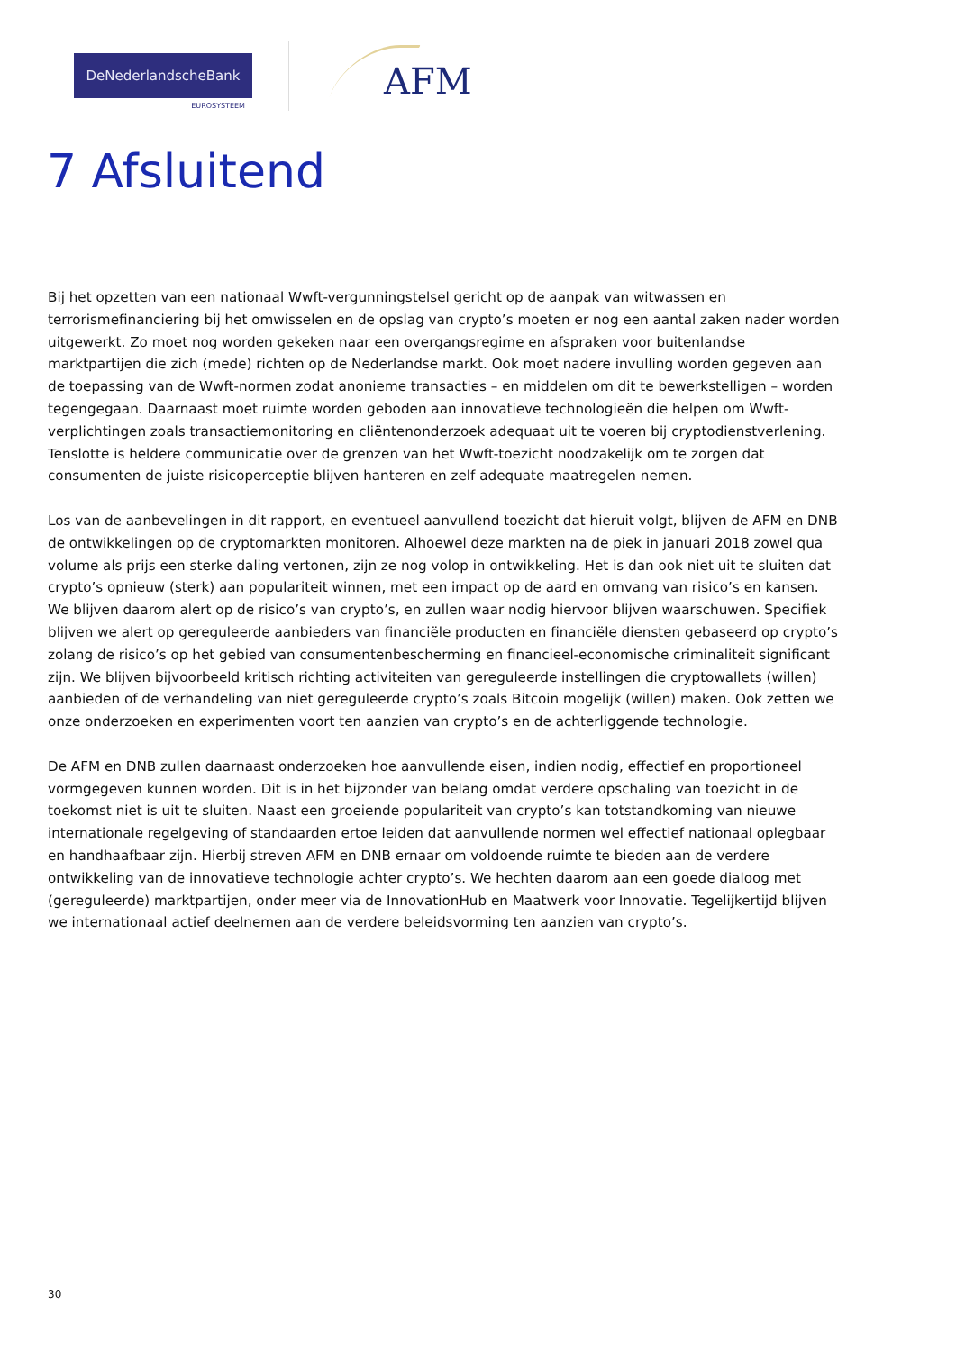DeNederlandscheBank
EUROSYSTEEM
AFM
7 Afsluitend
Bij het opzetten van een nationaal Wwft-vergunningstelsel gericht op de aanpak van witwassen en terrorismefinanciering bij het omwisselen en de opslag van crypto’s moeten er nog een aantal zaken nader worden uitgewerkt. Zo moet nog worden gekeken naar een overgangsregime en afspraken voor buitenlandse marktpartijen die zich (mede) richten op de Nederlandse markt. Ook moet nadere invulling worden gegeven aan de toepassing van de Wwft-normen zodat anonieme transacties – en middelen om dit te bewerkstelligen – worden tegengegaan. Daarnaast moet ruimte worden geboden aan innovatieve technologieën die helpen om Wwft-verplichtingen zoals transactiemonitoring en cliëntenonderzoek adequaat uit te voeren bij cryptodienstverlening. Tenslotte is heldere communicatie over de grenzen van het Wwft-toezicht noodzakelijk om te zorgen dat consumenten de juiste risicoperceptie blijven hanteren en zelf adequate maatregelen nemen.
Los van de aanbevelingen in dit rapport, en eventueel aanvullend toezicht dat hieruit volgt, blijven de AFM en DNB de ontwikkelingen op de cryptomarkten monitoren. Alhoewel deze markten na de piek in januari 2018 zowel qua volume als prijs een sterke daling vertonen, zijn ze nog volop in ontwikkeling. Het is dan ook niet uit te sluiten dat crypto’s opnieuw (sterk) aan populariteit winnen, met een impact op de aard en omvang van risico’s en kansen. We blijven daarom alert op de risico’s van crypto’s, en zullen waar nodig hiervoor blijven waarschuwen. Specifiek blijven we alert op gereguleerde aanbieders van financiële producten en financiële diensten gebaseerd op crypto’s zolang de risico’s op het gebied van consumentenbescherming en financieel-economische criminaliteit significant zijn. We blijven bijvoorbeeld kritisch richting activiteiten van gereguleerde instellingen die cryptowallets (willen) aanbieden of de verhandeling van niet gereguleerde crypto’s zoals Bitcoin mogelijk (willen) maken. Ook zetten we onze onderzoeken en experimenten voort ten aanzien van crypto’s en de achterliggende technologie.
De AFM en DNB zullen daarnaast onderzoeken hoe aanvullende eisen, indien nodig, effectief en proportioneel vormgegeven kunnen worden. Dit is in het bijzonder van belang omdat verdere opschaling van toezicht in de toekomst niet is uit te sluiten. Naast een groeiende populariteit van crypto’s kan totstandkoming van nieuwe internationale regelgeving of standaarden ertoe leiden dat aanvullende normen wel effectief nationaal oplegbaar en handhaafbaar zijn. Hierbij streven AFM en DNB ernaar om voldoende ruimte te bieden aan de verdere ontwikkeling van de innovatieve technologie achter crypto’s. We hechten daarom aan een goede dialoog met (gereguleerde) marktpartijen, onder meer via de InnovationHub en Maatwerk voor Innovatie. Tegelijkertijd blijven we internationaal actief deelnemen aan de verdere beleidsvorming ten aanzien van crypto’s.
30